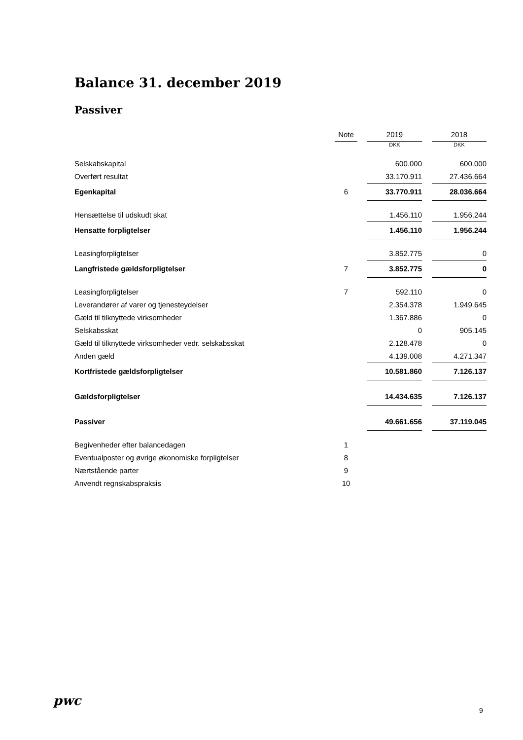Balance 31. december 2019
Passiver
| | Note | | 2019 | | 2018 |
| | | | DKK | | DKK |
| Selskabskapital | | | 600.000 | | 600.000 |
| Overført resultat | | | 33.170.911 | | 27.436.664 |
| Egenkapital | 6 | | 33.770.911 | | 28.036.664 |
| Hensættelse til udskudt skat | | | 1.456.110 | | 1.956.244 |
| Hensatte forpligtelser | | | 1.456.110 | | 1.956.244 |
| Leasingforpligtelser | | | 3.852.775 | | 0 |
| Langfristede gældsforpligtelser | 7 | | 3.852.775 | | 0 |
| Leasingforpligtelser | 7 | | 592.110 | | 0 |
| Leverandører af varer og tjenesteydelser | | | 2.354.378 | | 1.949.645 |
| Gæld til tilknyttede virksomheder | | | 1.367.886 | | 0 |
| Selskabsskat | | | 0 | | 905.145 |
| Gæld til tilknyttede virksomheder vedr. selskabsskat | | | 2.128.478 | | 0 |
| Anden gæld | | | 4.139.008 | | 4.271.347 |
| Kortfristede gældsforpligtelser | | | 10.581.860 | | 7.126.137 |
| Gældsforpligtelser | | | 14.434.635 | | 7.126.137 |
| Passiver | | | 49.661.656 | | 37.119.045 |
| Begivenheder efter balancedagen | 1 | | | | |
| Eventualposter og øvrige økonomiske forpligtelser | 8 | | | | |
| Nærtstående parter | 9 | | | | |
| Anvendt regnskabspraksis | 10 | | | | |
pwc
9